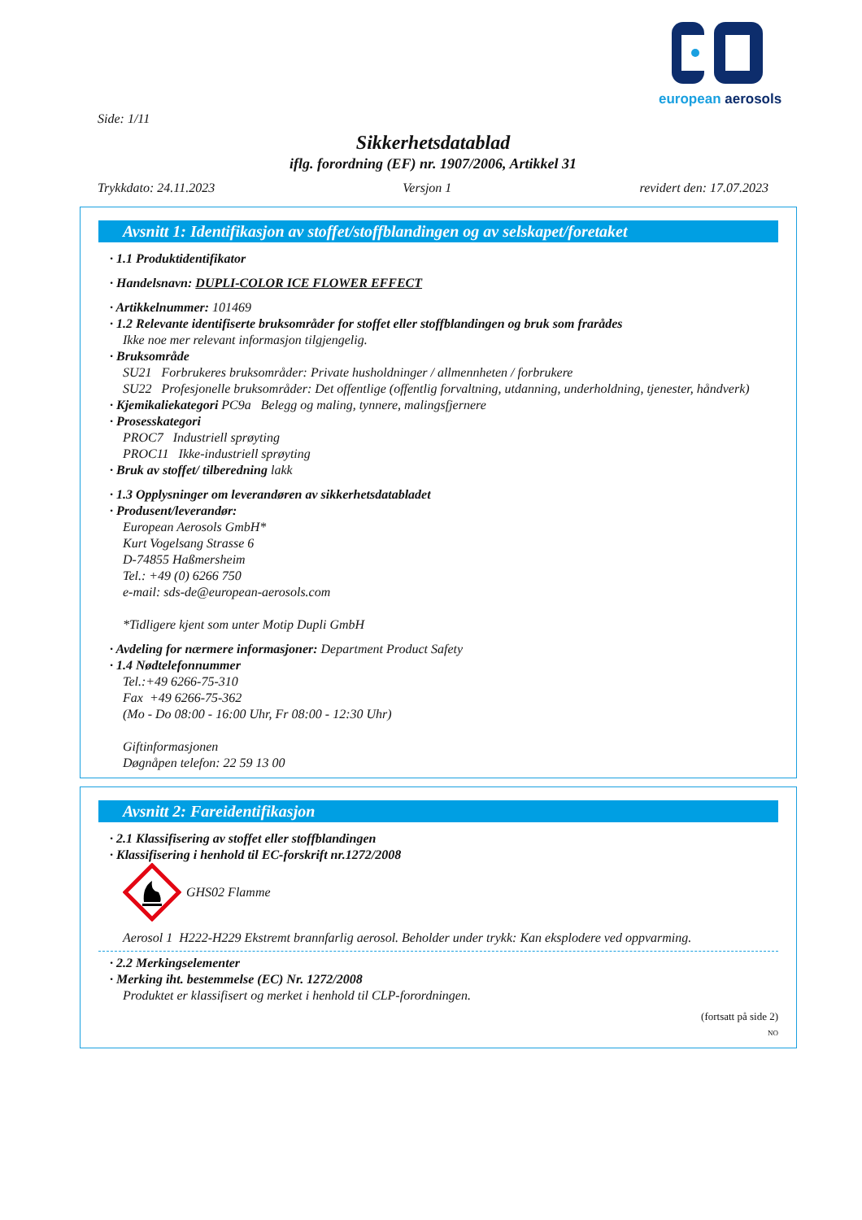european aerosols
Side: 1/11
Sikkerhetsdatablad
iflg. forordning (EF) nr. 1907/2006, Artikkel 31
Trykkdato: 24.11.2023 Versjon 1 revidert den: 17.07.2023
Avsnitt 1: Identifikasjon av stoffet/stoffblandingen og av selskapet/foretaket
· 1.1 Produktidentifikator
· Handelsnavn: DUPLI-COLOR ICE FLOWER EFFECT
· Artikkelnummer: 101469
· 1.2 Relevante identifiserte bruksområder for stoffet eller stoffblandingen og bruk som frarådes
Ikke noe mer relevant informasjon tilgjengelig.
· Bruksområde
SU21 Forbrukeres bruksområder: Private husholdninger / allmennheten / forbrukere
SU22 Profesjonelle bruksområder: Det offentlige (offentlig forvaltning, utdanning, underholdning, tjenester, håndverk)
· Kjemikaliekategori PC9a Belegg og maling, tynnere, malingsfjernere
· Prosesskategori
PROC7 Industriell sprøyting
PROC11 Ikke-industriell sprøyting
· Bruk av stoffet/ tilberedning lakk
· 1.3 Opplysninger om leverandøren av sikkerhetsdatabladet
· Produsent/leverandør:
European Aerosols GmbH*
Kurt Vogelsang Strasse 6
D-74855 Haßmersheim
Tel.: +49 (0) 6266 750
e-mail: sds-de@european-aerosols.com
*Tidligere kjent som unter Motip Dupli GmbH
· Avdeling for nærmere informasjoner: Department Product Safety
· 1.4 Nødtelefonnummer
Tel.:+49 6266-75-310
Fax +49 6266-75-362
(Mo - Do 08:00 - 16:00 Uhr, Fr 08:00 - 12:30 Uhr)
Giftinformasjonen
Døgnåpen telefon: 22 59 13 00
Avsnitt 2: Fareidentifikasjon
· 2.1 Klassifisering av stoffet eller stoffblandingen
· Klassifisering i henhold til EC-forskrift nr.1272/2008
GHS02 Flamme
Aerosol 1 H222-H229 Ekstremt brannfarlig aerosol. Beholder under trykk: Kan eksplodere ved oppvarming.
· 2.2 Merkingselementer
· Merking iht. bestemmelse (EC) Nr. 1272/2008
Produktet er klassifisert og merket i henhold til CLP-forordningen.
(fortsatt på side 2)
NO